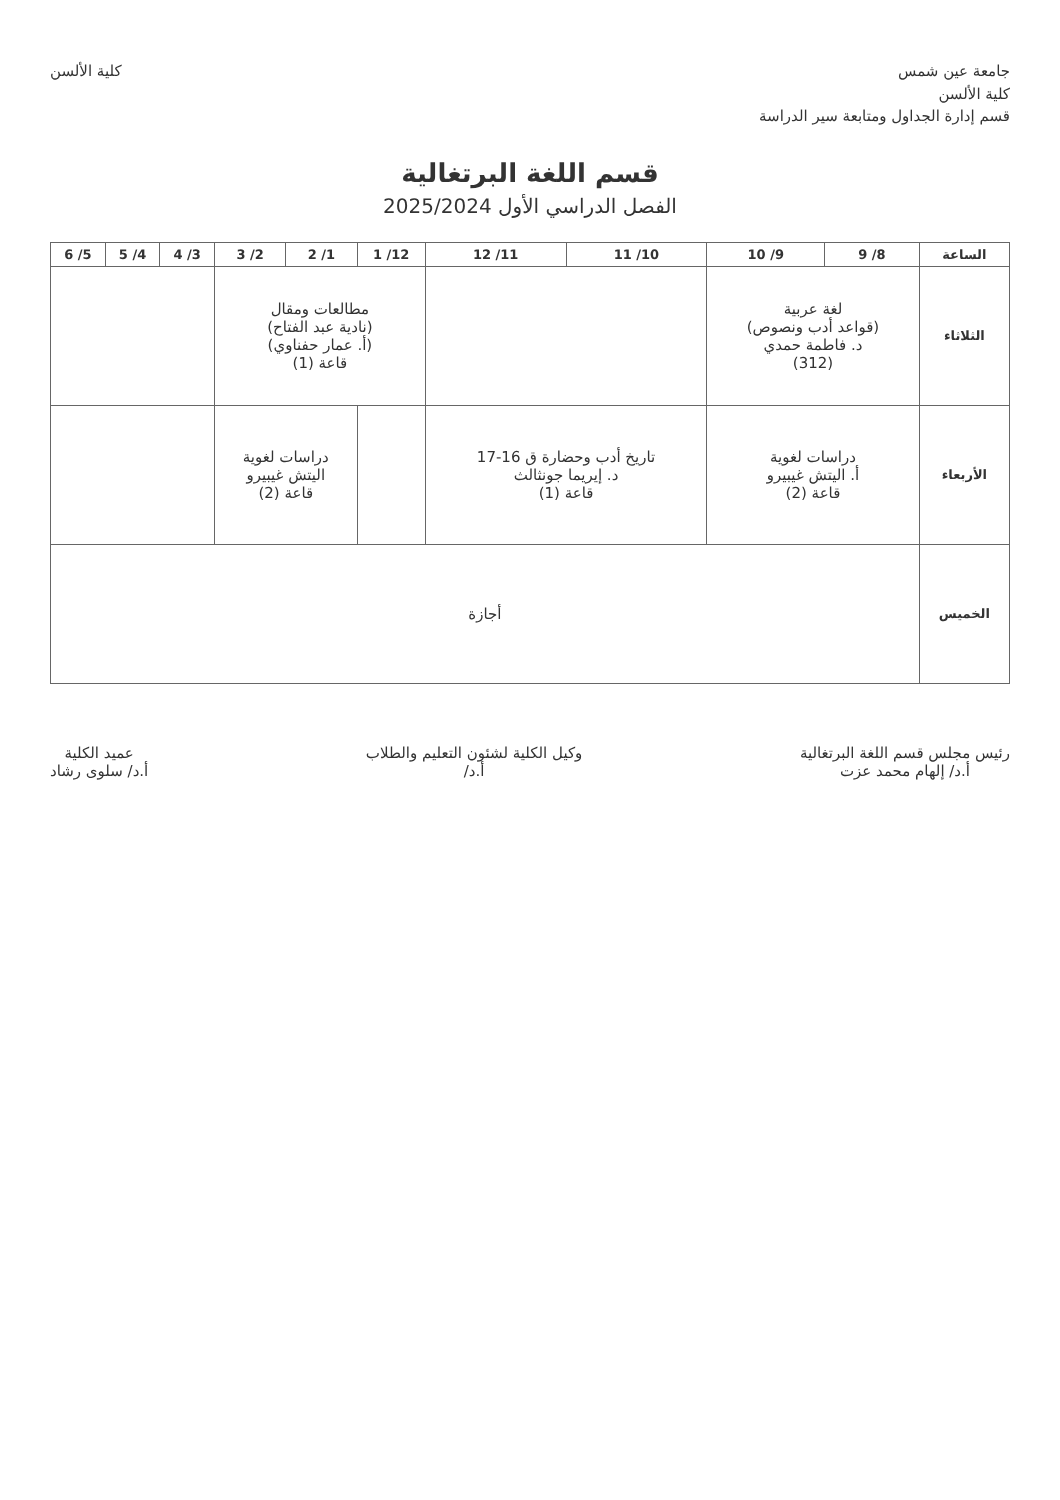جامعة عين شمس
كلية الألسن
قسم إدارة الجداول ومتابعة سير الدراسة
كلية الألسن
قسم اللغة البرتغالية
الفصل الدراسي الأول 2025/2024
| الساعة | 8/ 9 | 9/ 10 | 10/ 11 | 11/ 12 | 12/ 1 | 1/ 2 | 2/ 3 | 3/ 4 | 4/ 5 | 5/ 6 |
| --- | --- | --- | --- | --- | --- | --- | --- | --- | --- | --- |
| الثلاثاء | لغة عربية (قواعد أدب ونصوص) د. فاطمة حمدي (312) | | | | مطالعات ومقال (نادية عبد الفتاح) (أ. عمار حفناوي) قاعة (1) | | | | | |
| الأربعاء | دراسات لغوية أ. اليتش غيبيرو قاعة (2) | | تاريخ أدب وحضارة ق 16-17 د. إيريما جونثالث قاعة (1) | | | دراسات لغوية اليتش غيبيرو قاعة (2) | | | | |
| الخميس | أجازة | | | | | | | | | |
رئيس مجلس قسم اللغة البرتغالية
أ.د/ إلهام محمد عزت
وكيل الكلية لشئون التعليم والطلاب
أ.د/
عميد الكلية
أ.د/ سلوى رشاد